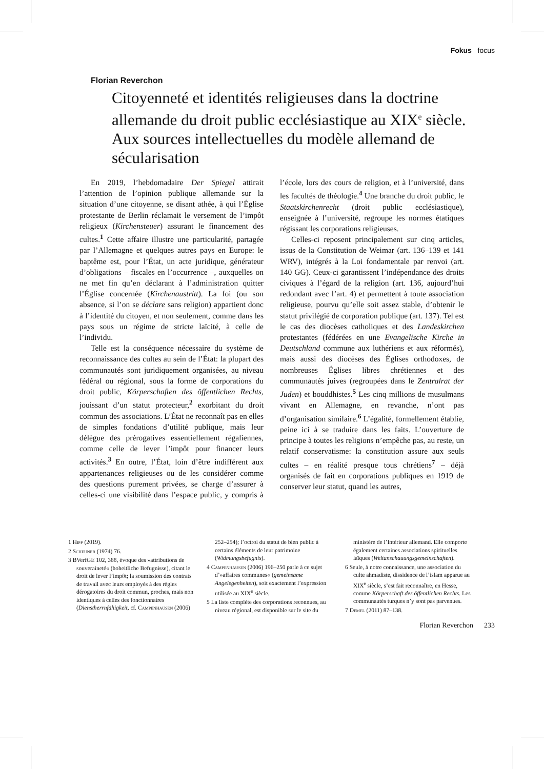Fokus focus
Florian Reverchon
Citoyenneté et identités religieuses dans la doctrine allemande du droit public ecclésiastique au XIX<sup>e</sup> siècle. Aux sources intellectuelles du modèle allemand de sécularisation
En 2019, l’hebdomadaire Der Spiegel attirait l’attention de l’opinion publique allemande sur la situation d’une citoyenne, se disant athée, à qui l’Église protestante de Berlin réclamait le versement de l’impôt religieux (Kirchensteuer) assurant le financement des cultes.<sup>1</sup> Cette affaire illustre une particularité, partagée par l’Allemagne et quelques autres pays en Europe: le baptême est, pour l’État, un acte juridique, générateur d’obligations – fiscales en l’occurrence –, auxquelles on ne met fin qu’en déclarant à l’administration quitter l’Église concernée (Kirchenaustritt). La foi (ou son absence, si l’on se déclare sans religion) appartient donc à l’identité du citoyen, et non seulement, comme dans les pays sous un régime de stricte laïcité, à celle de l’individu.
Telle est la conséquence nécessaire du système de reconnaissance des cultes au sein de l’État: la plupart des communautés sont juridiquement organisées, au niveau fédéral ou régional, sous la forme de corporations du droit public, Körperschaften des öffentlichen Rechts, jouissant d’un statut protecteur,<sup>2</sup> exorbitant du droit commun des associations. L’État ne reconnaît pas en elles de simples fondations d’utilité publique, mais leur délègue des prérogatives essentiellement régaliennes, comme celle de lever l’impôt pour financer leurs activités.<sup>3</sup> En outre, l’État, loin d’être indifférent aux appartenances religieuses ou de les considérer comme des questions purement privées, se charge d’assurer à celles-ci une visibilité dans l’espace public, y compris à l’école, lors des cours de religion, et à l’université, dans les facultés de théologie.<sup>4</sup> Une branche du droit public, le Staatskirchenrecht (droit public ecclésiastique), enseignée à l’université, regroupe les normes étatiques régissant les corporations religieuses.
Celles-ci reposent principalement sur cinq articles, issus de la Constitution de Weimar (art. 136–139 et 141 WRV), intégrés à la Loi fondamentale par renvoi (art. 140 GG). Ceux-ci garantissent l’indépendance des droits civiques à l’égard de la religion (art. 136, aujourd’hui redondant avec l’art. 4) et permettent à toute association religieuse, pourvu qu’elle soit assez stable, d’obtenir le statut privilégié de corporation publique (art. 137). Tel est le cas des diocèses catholiques et des Landeskirchen protestantes (fédérées en une Evangelische Kirche in Deutschland commune aux luthériens et aux réformés), mais aussi des diocèses des Églises orthodoxes, de nombreuses Églises libres chrétiennes et des communautés juives (regroupées dans le Zentralrat der Juden) et bouddhistes.<sup>5</sup> Les cinq millions de musulmans vivant en Allemagne, en revanche, n’ont pas d’organisation similaire.<sup>6</sup> L’égalité, formellement établie, peine ici à se traduire dans les faits. L’ouverture de principe à toutes les religions n’empêche pas, au reste, un relatif conservatisme: la constitution assure aux seuls cultes – en réalité presque tous chrétiens<sup>7</sup> – déjà organisés de fait en corporations publiques en 1919 de conserver leur statut, quand les autres,
1 Hipp (2019).
2 Scheuner (1974) 76.
3 BVerfGE 102, 388, évoque des »attributions de souveraineté« (hoheitliche Befugnisse), citant le droit de lever l’impôt; la soumission des contrats de travail avec leurs employés à des règles dérogatoires du droit commun, proches, mais non identiques à celles des fonctionnaires (Dienstherrnfähigkeit, cf. Campenhausen (2006) 252–254); l’octroi du statut de bien public à certains éléments de leur patrimoine (Widmungsbefugnis).
4 Campenhausen (2006) 196–250 parle à ce sujet d’»affaires communes« (gemeinsame Angelegenheiten), soit exactement l’expression utilisée au XIX<sup>e</sup> siècle.
5 La liste complète des corporations reconnues, au niveau régional, est disponible sur le site du ministère de l’Intérieur allemand. Elle comporte également certaines associations spirituelles laïques (Weltanschauungsgemeinschaften).
6 Seule, à notre connaissance, une association du culte ahmadiste, dissidence de l’islam apparue au XIX<sup>e</sup> siècle, s’est fait reconnaître, en Hesse, comme Körperschaft des öffentlichen Rechts. Les communautés turques n’y sont pas parvenues.
7 Demel (2011) 87–138.
Florian Reverchon 233